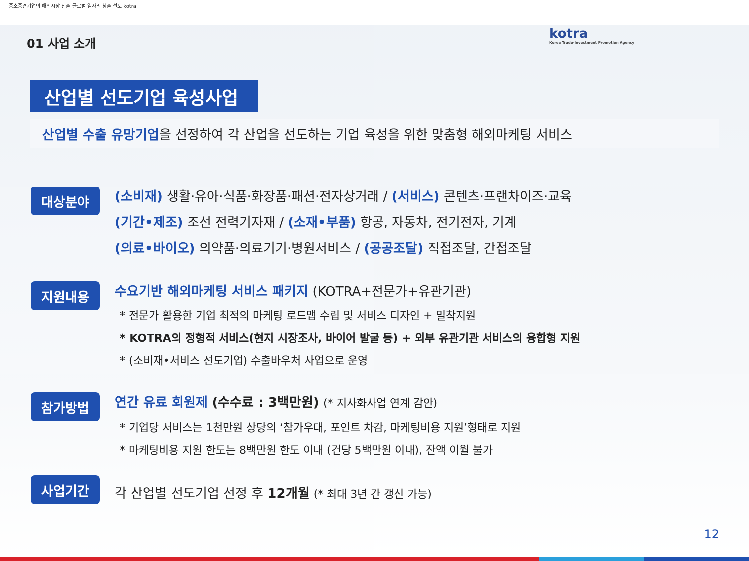중소중견기업의 해외시장 진출 글로벌 일자리 창출 선도 kotra
kotra
Korea Trade-Investment Promotion Agency
01 사업 소개
산업별 선도기업 육성사업
산업별 수출 유망기업을 선정하여 각 산업을 선도하는 기업 육성을 위한 맞춤형 해외마케팅 서비스
대상분야
(소비재) 생활·유아·식품·화장품·패션·전자상거래 / (서비스) 콘텐츠·프랜차이즈·교육
(기간•제조) 조선 전력기자재 / (소재•부품) 항공, 자동차, 전기전자, 기계
(의료•바이오) 의약품·의료기기·병원서비스 / (공공조달) 직접조달, 간접조달
지원내용
수요기반 해외마케팅 서비스 패키지 (KOTRA+전문가+유관기관)
* 전문가 활용한 기업 최적의 마케팅 로드맵 수립 및 서비스 디자인 + 밀착지원
* KOTRA의 정형적 서비스(현지 시장조사, 바이어 발굴 등) + 외부 유관기관 서비스의 융합형 지원
* (소비재•서비스 선도기업) 수출바우처 사업으로 운영
참가방법
연간 유료 회원제 (수수료 : 3백만원) (* 지사화사업 연계 감안)
* 기업당 서비스는 1천만원 상당의 ‘참가우대, 포인트 차감, 마케팅비용 지원’형태로 지원
* 마케팅비용 지원 한도는 8백만원 한도 이내 (건당 5백만원 이내), 잔액 이월 불가
사업기간
각 산업별 선도기업 선정 후 12개월 (* 최대 3년 간 갱신 가능)
12